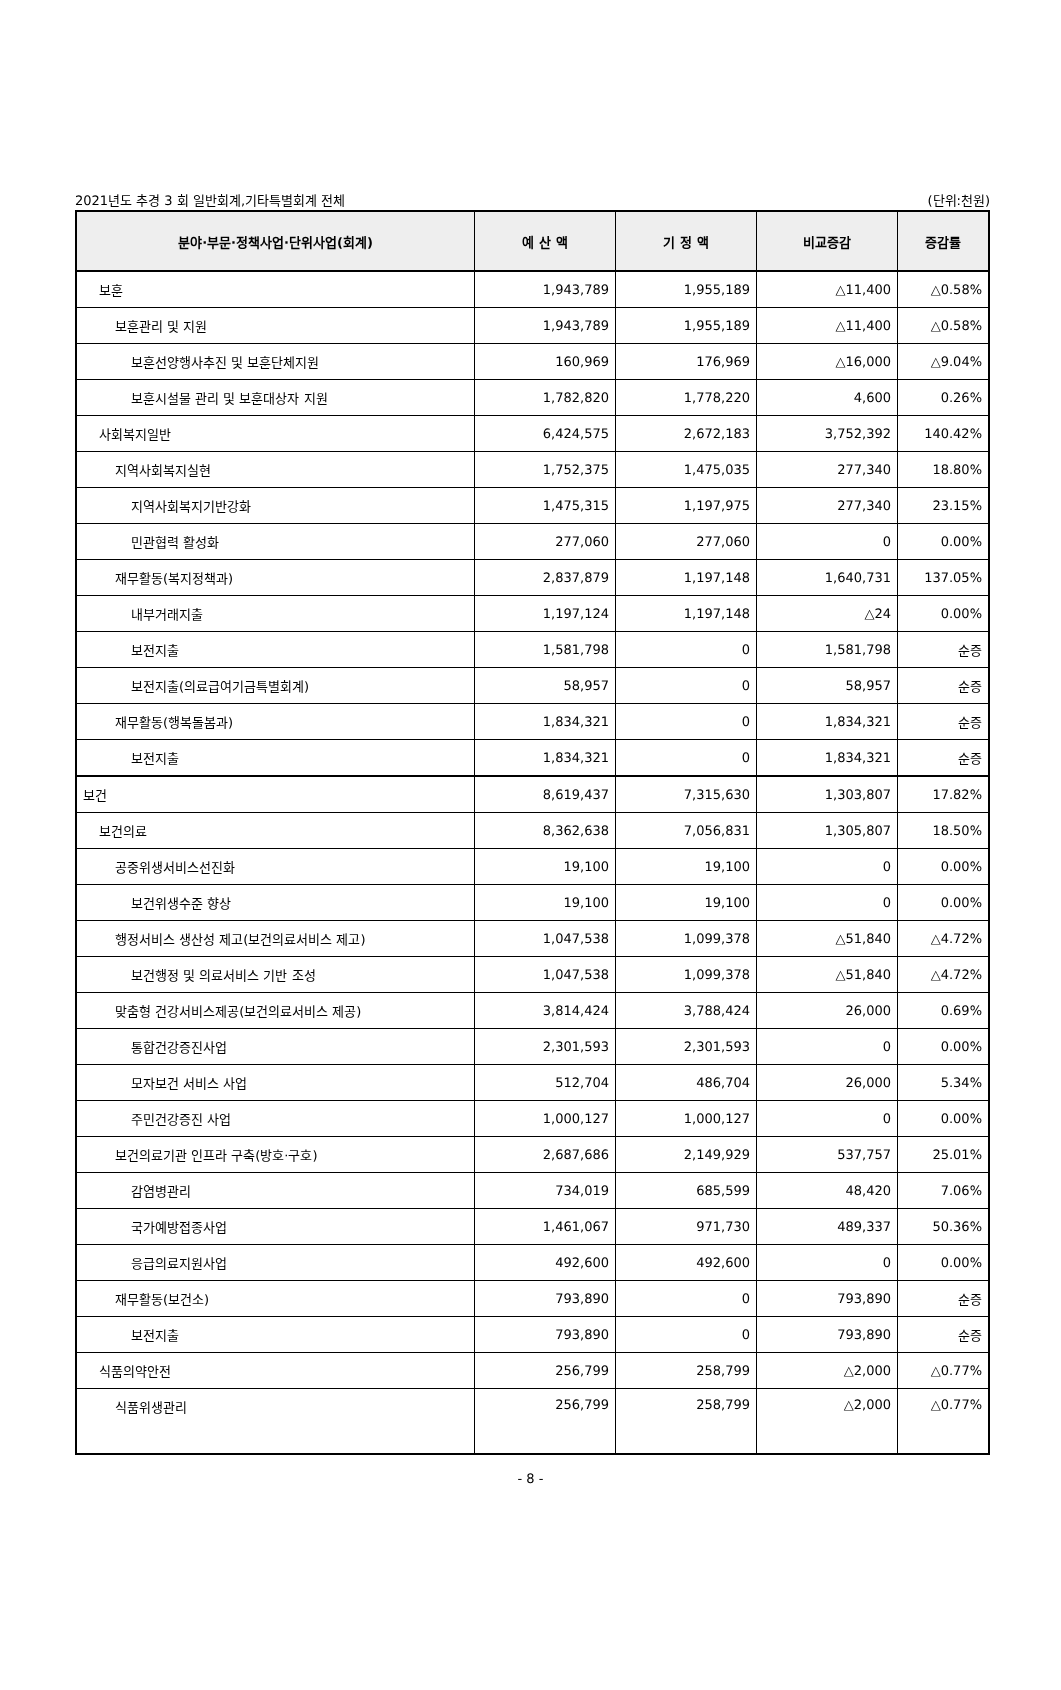2021년도 추경 3 회 일반회계,기타특별회계 전체 (단위:천원)
| 분야·부문·정책사업·단위사업(회계) | 예 산 액 | 기 정 액 | 비교증감 | 증감률 |
| --- | --- | --- | --- | --- |
| 보훈 | 1,943,789 | 1,955,189 | △11,400 | △0.58% |
| 보훈관리 및 지원 | 1,943,789 | 1,955,189 | △11,400 | △0.58% |
| 보훈선양행사추진 및 보훈단체지원 | 160,969 | 176,969 | △16,000 | △9.04% |
| 보훈시설물 관리 및 보훈대상자 지원 | 1,782,820 | 1,778,220 | 4,600 | 0.26% |
| 사회복지일반 | 6,424,575 | 2,672,183 | 3,752,392 | 140.42% |
| 지역사회복지실현 | 1,752,375 | 1,475,035 | 277,340 | 18.80% |
| 지역사회복지기반강화 | 1,475,315 | 1,197,975 | 277,340 | 23.15% |
| 민관협력 활성화 | 277,060 | 277,060 | 0 | 0.00% |
| 재무활동(복지정책과) | 2,837,879 | 1,197,148 | 1,640,731 | 137.05% |
| 내부거래지출 | 1,197,124 | 1,197,148 | △24 | 0.00% |
| 보전지출 | 1,581,798 | 0 | 1,581,798 | 순증 |
| 보전지출(의료급여기금특별회계) | 58,957 | 0 | 58,957 | 순증 |
| 재무활동(행복돌봄과) | 1,834,321 | 0 | 1,834,321 | 순증 |
| 보전지출 | 1,834,321 | 0 | 1,834,321 | 순증 |
| 보건 | 8,619,437 | 7,315,630 | 1,303,807 | 17.82% |
| 보건의료 | 8,362,638 | 7,056,831 | 1,305,807 | 18.50% |
| 공중위생서비스선진화 | 19,100 | 19,100 | 0 | 0.00% |
| 보건위생수준 향상 | 19,100 | 19,100 | 0 | 0.00% |
| 행정서비스 생산성 제고(보건의료서비스 제고) | 1,047,538 | 1,099,378 | △51,840 | △4.72% |
| 보건행정 및 의료서비스 기반 조성 | 1,047,538 | 1,099,378 | △51,840 | △4.72% |
| 맞춤형 건강서비스제공(보건의료서비스 제공) | 3,814,424 | 3,788,424 | 26,000 | 0.69% |
| 통합건강증진사업 | 2,301,593 | 2,301,593 | 0 | 0.00% |
| 모자보건 서비스 사업 | 512,704 | 486,704 | 26,000 | 5.34% |
| 주민건강증진 사업 | 1,000,127 | 1,000,127 | 0 | 0.00% |
| 보건의료기관 인프라 구축(방호·구호) | 2,687,686 | 2,149,929 | 537,757 | 25.01% |
| 감염병관리 | 734,019 | 685,599 | 48,420 | 7.06% |
| 국가예방접종사업 | 1,461,067 | 971,730 | 489,337 | 50.36% |
| 응급의료지원사업 | 492,600 | 492,600 | 0 | 0.00% |
| 재무활동(보건소) | 793,890 | 0 | 793,890 | 순증 |
| 보전지출 | 793,890 | 0 | 793,890 | 순증 |
| 식품의약안전 | 256,799 | 258,799 | △2,000 | △0.77% |
| 식품위생관리 | 256,799 | 258,799 | △2,000 | △0.77% |
- 8 -